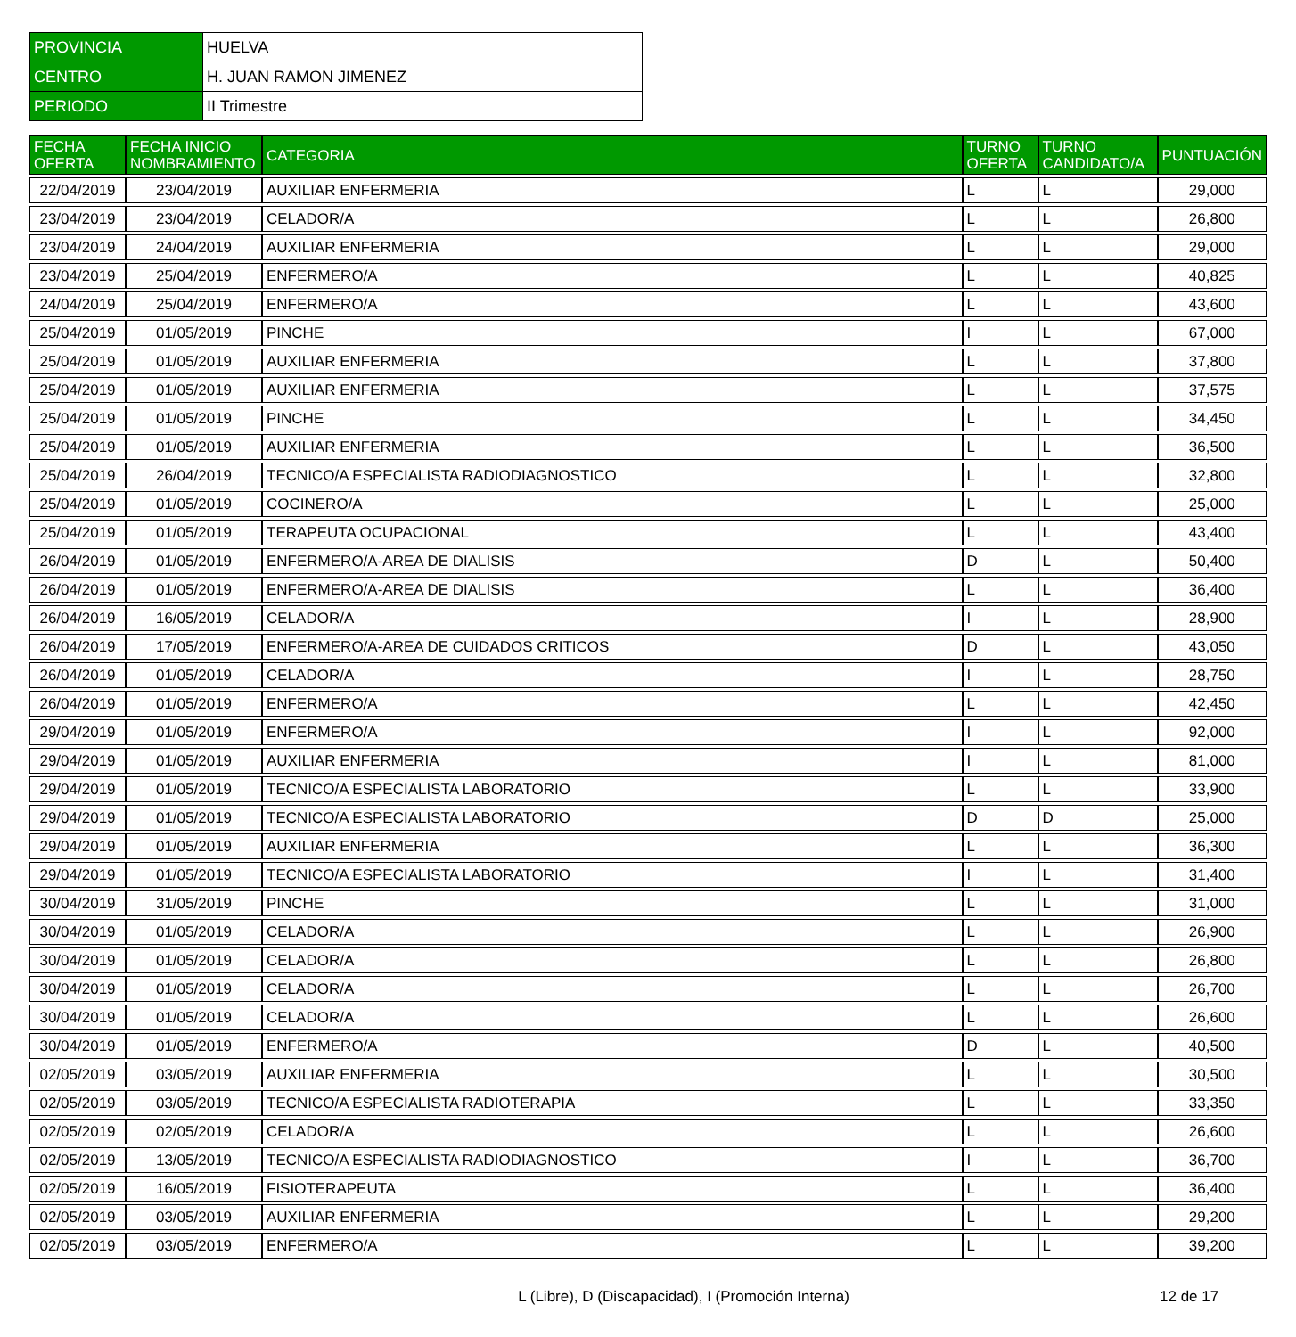| PROVINCIA | HUELVA |
| CENTRO | H. JUAN RAMON JIMENEZ |
| PERIODO | II Trimestre |
| FECHA OFERTA | FECHA INICIO NOMBRAMIENTO | CATEGORIA | TURNO OFERTA | TURNO CANDIDATO/A | PUNTUACIÓN |
| --- | --- | --- | --- | --- | --- |
| 22/04/2019 | 23/04/2019 | AUXILIAR ENFERMERIA | L | L | 29,000 |
| 23/04/2019 | 23/04/2019 | CELADOR/A | L | L | 26,800 |
| 23/04/2019 | 24/04/2019 | AUXILIAR ENFERMERIA | L | L | 29,000 |
| 23/04/2019 | 25/04/2019 | ENFERMERO/A | L | L | 40,825 |
| 24/04/2019 | 25/04/2019 | ENFERMERO/A | L | L | 43,600 |
| 25/04/2019 | 01/05/2019 | PINCHE | I | L | 67,000 |
| 25/04/2019 | 01/05/2019 | AUXILIAR ENFERMERIA | L | L | 37,800 |
| 25/04/2019 | 01/05/2019 | AUXILIAR ENFERMERIA | L | L | 37,575 |
| 25/04/2019 | 01/05/2019 | PINCHE | L | L | 34,450 |
| 25/04/2019 | 01/05/2019 | AUXILIAR ENFERMERIA | L | L | 36,500 |
| 25/04/2019 | 26/04/2019 | TECNICO/A ESPECIALISTA RADIODIAGNOSTICO | L | L | 32,800 |
| 25/04/2019 | 01/05/2019 | COCINERO/A | L | L | 25,000 |
| 25/04/2019 | 01/05/2019 | TERAPEUTA OCUPACIONAL | L | L | 43,400 |
| 26/04/2019 | 01/05/2019 | ENFERMERO/A-AREA DE DIALISIS | D | L | 50,400 |
| 26/04/2019 | 01/05/2019 | ENFERMERO/A-AREA DE DIALISIS | L | L | 36,400 |
| 26/04/2019 | 16/05/2019 | CELADOR/A | I | L | 28,900 |
| 26/04/2019 | 17/05/2019 | ENFERMERO/A-AREA DE CUIDADOS CRITICOS | D | L | 43,050 |
| 26/04/2019 | 01/05/2019 | CELADOR/A | I | L | 28,750 |
| 26/04/2019 | 01/05/2019 | ENFERMERO/A | L | L | 42,450 |
| 29/04/2019 | 01/05/2019 | ENFERMERO/A | I | L | 92,000 |
| 29/04/2019 | 01/05/2019 | AUXILIAR ENFERMERIA | I | L | 81,000 |
| 29/04/2019 | 01/05/2019 | TECNICO/A ESPECIALISTA LABORATORIO | L | L | 33,900 |
| 29/04/2019 | 01/05/2019 | TECNICO/A ESPECIALISTA LABORATORIO | D | D | 25,000 |
| 29/04/2019 | 01/05/2019 | AUXILIAR ENFERMERIA | L | L | 36,300 |
| 29/04/2019 | 01/05/2019 | TECNICO/A ESPECIALISTA LABORATORIO | I | L | 31,400 |
| 30/04/2019 | 31/05/2019 | PINCHE | L | L | 31,000 |
| 30/04/2019 | 01/05/2019 | CELADOR/A | L | L | 26,900 |
| 30/04/2019 | 01/05/2019 | CELADOR/A | L | L | 26,800 |
| 30/04/2019 | 01/05/2019 | CELADOR/A | L | L | 26,700 |
| 30/04/2019 | 01/05/2019 | CELADOR/A | L | L | 26,600 |
| 30/04/2019 | 01/05/2019 | ENFERMERO/A | D | L | 40,500 |
| 02/05/2019 | 03/05/2019 | AUXILIAR ENFERMERIA | L | L | 30,500 |
| 02/05/2019 | 03/05/2019 | TECNICO/A ESPECIALISTA RADIOTERAPIA | L | L | 33,350 |
| 02/05/2019 | 02/05/2019 | CELADOR/A | L | L | 26,600 |
| 02/05/2019 | 13/05/2019 | TECNICO/A ESPECIALISTA RADIODIAGNOSTICO | I | L | 36,700 |
| 02/05/2019 | 16/05/2019 | FISIOTERAPEUTA | L | L | 36,400 |
| 02/05/2019 | 03/05/2019 | AUXILIAR ENFERMERIA | L | L | 29,200 |
| 02/05/2019 | 03/05/2019 | ENFERMERO/A | L | L | 39,200 |
L (Libre), D (Discapacidad), I (Promoción Interna)
12 de 17